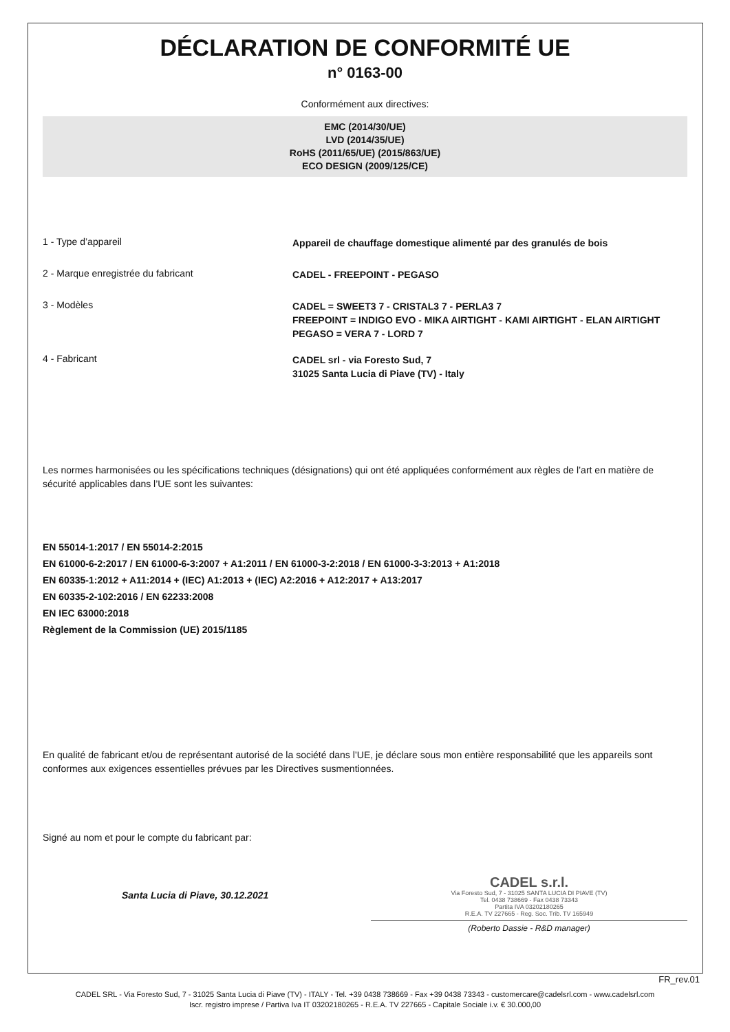DÉCLARATION DE CONFORMITÉ UE
n° 0163-00
Conformément aux directives:
EMC (2014/30/UE)
LVD (2014/35/UE)
RoHS (2011/65/UE) (2015/863/UE)
ECO DESIGN (2009/125/CE)
1 - Type d’appareil
Appareil de chauffage domestique alimenté par des granulés de bois
2 - Marque enregistrée du fabricant
CADEL - FREEPOINT - PEGASO
3 - Modèles
CADEL = SWEET3 7 - CRISTAL3 7 - PERLA3 7
FREEPOINT = INDIGO EVO - MIKA AIRTIGHT - KAMI AIRTIGHT - ELAN AIRTIGHT
PEGASO = VERA 7 - LORD 7
4 - Fabricant
CADEL srl - via Foresto Sud, 7
31025 Santa Lucia di Piave (TV) - Italy
Les normes harmonisées ou les spécifications techniques (désignations) qui ont été appliquées conformément aux règles de l’art en matière de sécurité applicables dans l’UE sont les suivantes:
EN 55014-1:2017 / EN 55014-2:2015
EN 61000-6-2:2017 / EN 61000-6-3:2007 + A1:2011 / EN 61000-3-2:2018 / EN 61000-3-3:2013 + A1:2018
EN 60335-1:2012 + A11:2014 + (IEC) A1:2013 + (IEC) A2:2016 + A12:2017 + A13:2017
EN 60335-2-102:2016 / EN 62233:2008
EN IEC 63000:2018
Règlement de la Commission (UE) 2015/1185
En qualité de fabricant et/ou de représentant autorisé de la société dans l’UE, je déclare sous mon entière responsabilité que les appareils sont conformes aux exigences essentielles prévues par les Directives susmentionnées.
Signé au nom et pour le compte du fabricant par:
Santa Lucia di Piave, 30.12.2021
CADEL s.r.l.
Via Foresto Sud, 7 - 31025 SANTA LUCIA DI PIAVE (TV)
Tel. 0438 738669 - Fax 0438 73343
Partita IVA 03202180265
R.E.A. TV 227665 - Reg. Soc. Trib. TV 165949
(Roberto Dassie - R&D manager)
FR_rev.01
CADEL SRL - Via Foresto Sud, 7 - 31025 Santa Lucia di Piave (TV) - ITALY - Tel. +39 0438 738669 - Fax +39 0438 73343 - customercare@cadelsrl.com - www.cadelsrl.com
Iscr. registro imprese / Partiva Iva IT 03202180265 - R.E.A. TV 227665 - Capitale Sociale i.v. € 30.000,00